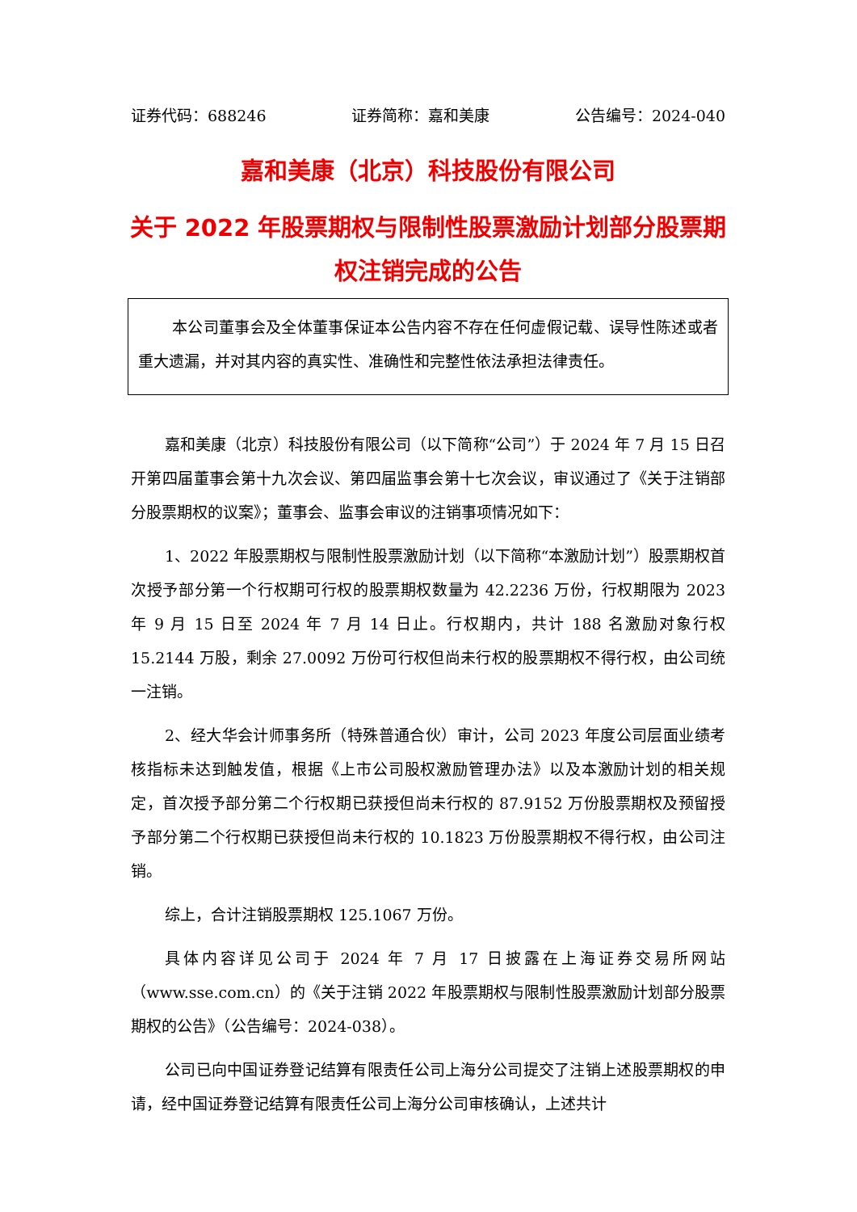证券代码：688246 证券简称：嘉和美康 公告编号：2024-040
嘉和美康（北京）科技股份有限公司
关于 2022 年股票期权与限制性股票激励计划部分股票期权注销完成的公告
本公司董事会及全体董事保证本公告内容不存在任何虚假记载、误导性陈述或者重大遗漏，并对其内容的真实性、准确性和完整性依法承担法律责任。
嘉和美康（北京）科技股份有限公司（以下简称“公司”）于 2024 年 7 月 15 日召开第四届董事会第十九次会议、第四届监事会第十七次会议，审议通过了《关于注销部分股票期权的议案》；董事会、监事会审议的注销事项情况如下：
1、2022 年股票期权与限制性股票激励计划（以下简称“本激励计划”）股票期权首次授予部分第一个行权期可行权的股票期权数量为 42.2236 万份，行权期限为 2023 年 9 月 15 日至 2024 年 7 月 14 日止。行权期内，共计 188 名激励对象行权 15.2144 万股，剩余 27.0092 万份可行权但尚未行权的股票期权不得行权，由公司统一注销。
2、经大华会计师事务所（特殊普通合伙）审计，公司 2023 年度公司层面业绩考核指标未达到触发值，根据《上市公司股权激励管理办法》以及本激励计划的相关规定，首次授予部分第二个行权期已获授但尚未行权的 87.9152 万份股票期权及预留授予部分第二个行权期已获授但尚未行权的 10.1823 万份股票期权不得行权，由公司注销。
综上，合计注销股票期权 125.1067 万份。
具体内容详见公司于 2024 年 7 月 17 日披露在上海证券交易所网站（www.sse.com.cn）的《关于注销 2022 年股票期权与限制性股票激励计划部分股票期权的公告》（公告编号：2024-038）。
公司已向中国证券登记结算有限责任公司上海分公司提交了注销上述股票期权的申请，经中国证券登记结算有限责任公司上海分公司审核确认，上述共计